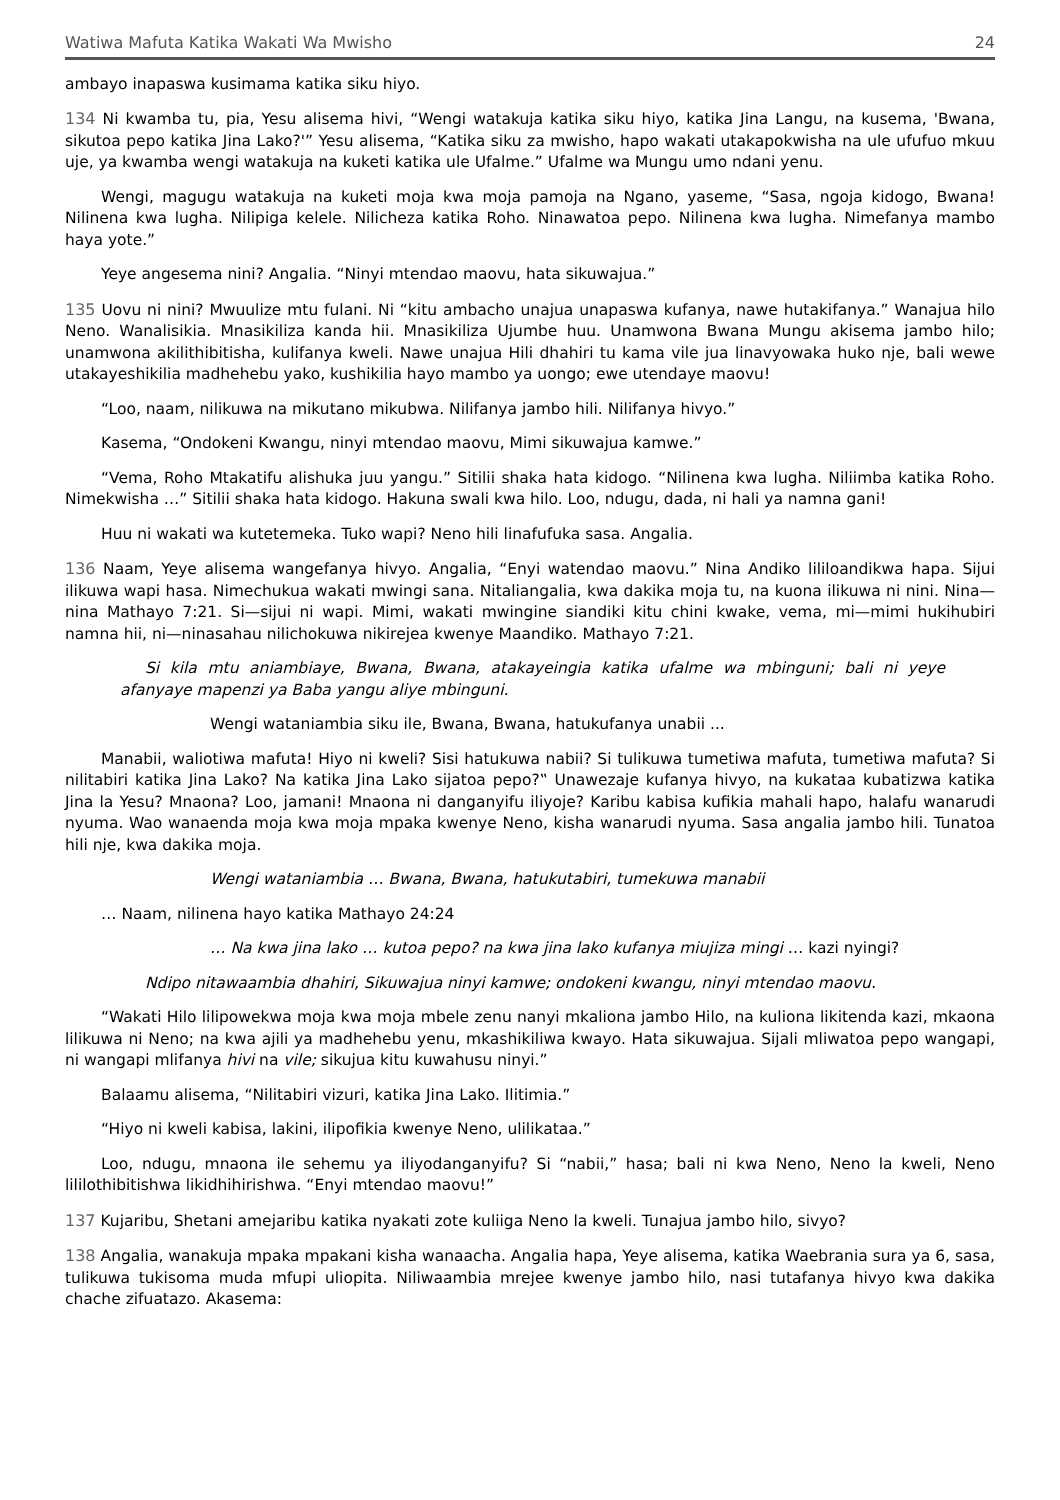Watiwa Mafuta Katika Wakati Wa Mwisho 24
ambayo inapaswa kusimama katika siku hiyo.
134 Ni kwamba tu, pia, Yesu alisema hivi, “Wengi watakuja katika siku hiyo, katika Jina Langu, na kusema, 'Bwana, sikutoa pepo katika Jina Lako?'” Yesu alisema, “Katika siku za mwisho, hapo wakati utakapokwisha na ule ufufuo mkuu uje, ya kwamba wengi watakuja na kuketi katika ule Ufalme.” Ufalme wa Mungu umo ndani yenu.
Wengi, magugu watakuja na kuketi moja kwa moja pamoja na Ngano, yaseme, “Sasa, ngoja kidogo, Bwana! Nilinena kwa lugha. Nilipiga kelele. Nilicheza katika Roho. Ninawatoa pepo. Nilinena kwa lugha. Nimefanya mambo haya yote.”
Yeye angesema nini? Angalia. “Ninyi mtendao maovu, hata sikuwajua.”
135 Uovu ni nini? Mwuulize mtu fulani. Ni “kitu ambacho unajua unapaswa kufanya, nawe hutakifanya.” Wanajua hilo Neno. Wanalisikia. Mnasikiliza kanda hii. Mnasikiliza Ujumbe huu. Unamwona Bwana Mungu akisema jambo hilo; unamwona akilithibitisha, kulifanya kweli. Nawe unajua Hili dhahiri tu kama vile jua linavyowaka huko nje, bali wewe utakayeshikilia madhehebu yako, kushikilia hayo mambo ya uongo; ewe utendaye maovu!
“Loo, naam, nilikuwa na mikutano mikubwa. Nilifanya jambo hili. Nilifanya hivyo.”
Kasema, “Ondokeni Kwangu, ninyi mtendao maovu, Mimi sikuwajua kamwe.”
“Vema, Roho Mtakatifu alishuka juu yangu.” Sitilii shaka hata kidogo. “Nilinena kwa lugha. Niliimba katika Roho. Nimekwisha …” Sitilii shaka hata kidogo. Hakuna swali kwa hilo. Loo, ndugu, dada, ni hali ya namna gani!
Huu ni wakati wa kutetemeka. Tuko wapi? Neno hili linafufuka sasa. Angalia.
136 Naam, Yeye alisema wangefanya hivyo. Angalia, “Enyi watendao maovu.” Nina Andiko lililoandikwa hapa. Sijui ilikuwa wapi hasa. Nimechukua wakati mwingi sana. Nitaliangalia, kwa dakika moja tu, na kuona ilikuwa ni nini. Nina—nina Mathayo 7:21. Si—sijui ni wapi. Mimi, wakati mwingine siandiki kitu chini kwake, vema, mi—mimi hukihubiri namna hii, ni—ninasahau nilichokuwa nikirejea kwenye Maandiko. Mathayo 7:21.
Si kila mtu aniambiaye, Bwana, Bwana, atakayeingia katika ufalme wa mbinguni; bali ni yeye afanyaye mapenzi ya Baba yangu aliye mbinguni.
Wengi wataniambia siku ile, Bwana, Bwana, hatukufanya unabii ...
Manabii, waliotiwa mafuta! Hiyo ni kweli? Sisi hatukuwa nabii? Si tulikuwa tumetiwa mafuta, tumetiwa mafuta? Si nilitabiri katika Jina Lako? Na katika Jina Lako sijatoa pepo?‟ Unawezaje kufanya hivyo, na kukataa kubatizwa katika Jina la Yesu? Mnaona? Loo, jamani! Mnaona ni danganyifu iliyoje? Karibu kabisa kufikia mahali hapo, halafu wanarudi nyuma. Wao wanaenda moja kwa moja mpaka kwenye Neno, kisha wanarudi nyuma. Sasa angalia jambo hili. Tunatoa hili nje, kwa dakika moja.
Wengi wataniambia … Bwana, Bwana, hatukutabiri, tumekuwa manabii
… Naam, nilinena hayo katika Mathayo 24:24
… Na kwa jina lako … kutoa pepo? na kwa jina lako kufanya miujiza mingi … kazi nyingi?
Ndipo nitawaambia dhahiri, Sikuwajua ninyi kamwe; ondokeni kwangu, ninyi mtendao maovu.
“Wakati Hilo lilipowekwa moja kwa moja mbele zenu nanyi mkaliona jambo Hilo, na kuliona likitenda kazi, mkaona lilikuwa ni Neno; na kwa ajili ya madhehebu yenu, mkashikiliwa kwayo. Hata sikuwajua. Sijali mliwatoa pepo wangapi, ni wangapi mlifanya hivi na vile; sikujua kitu kuwahusu ninyi.”
Balaamu alisema, “Nilitabiri vizuri, katika Jina Lako. Ilitimia.”
“Hiyo ni kweli kabisa, lakini, ilipofikia kwenye Neno, ulilikataa.”
Loo, ndugu, mnaona ile sehemu ya iliyodanganyifu? Si “nabii,” hasa; bali ni kwa Neno, Neno la kweli, Neno lililothibitishwa likidhihirishwa. “Enyi mtendao maovu!”
137 Kujaribu, Shetani amejaribu katika nyakati zote kuliiga Neno la kweli. Tunajua jambo hilo, sivyo?
138 Angalia, wanakuja mpaka mpakani kisha wanaacha. Angalia hapa, Yeye alisema, katika Waebrania sura ya 6, sasa, tulikuwa tukisoma muda mfupi uliopita. Niliwaambia mrejee kwenye jambo hilo, nasi tutafanya hivyo kwa dakika chache zifuatazo. Akasema: